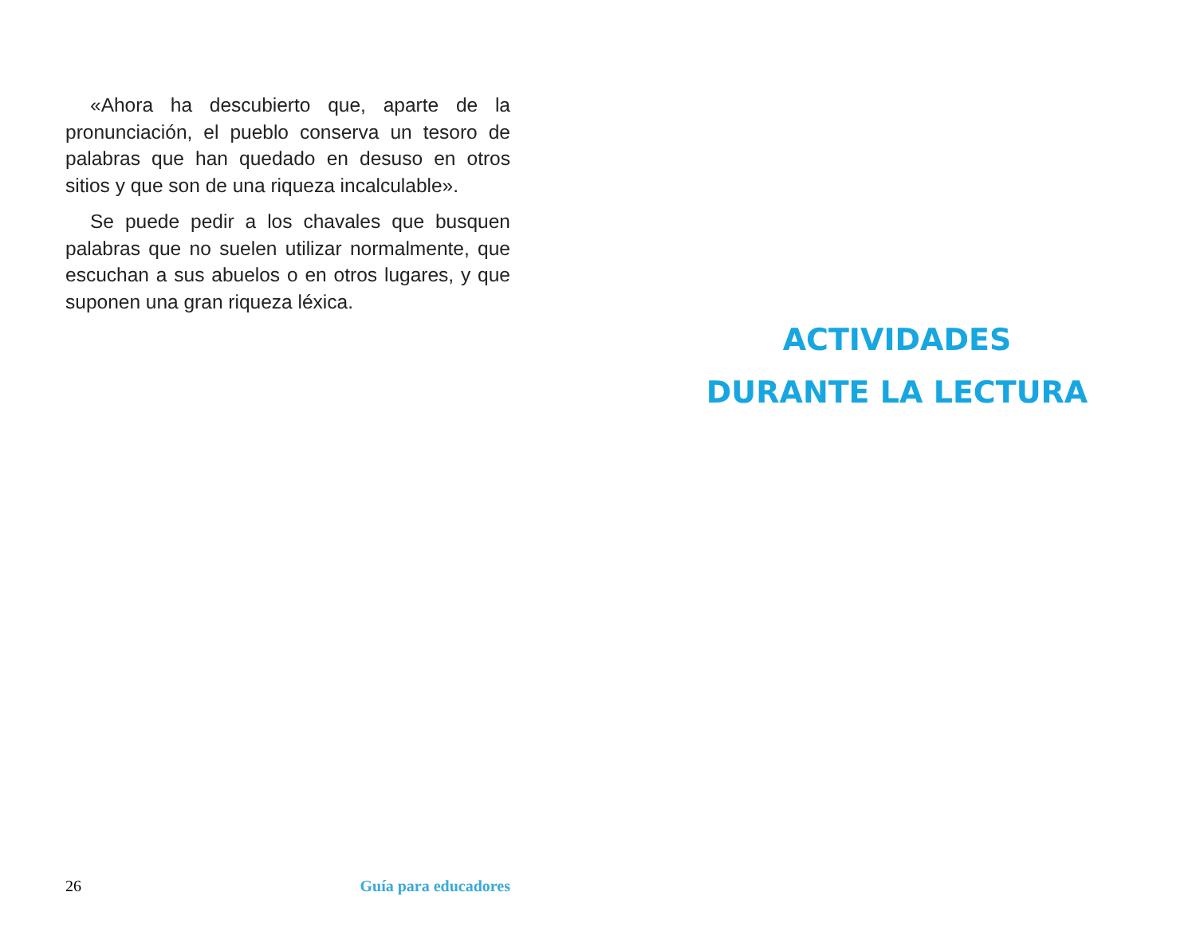«Ahora ha descubierto que, aparte de la pronunciación, el pueblo conserva un tesoro de palabras que han quedado en desuso en otros sitios y que son de una riqueza incalculable».
Se puede pedir a los chavales que busquen palabras que no suelen utilizar normalmente, que escuchan a sus abuelos o en otros lugares, y que suponen una gran riqueza léxica.
26 Guía para educadores
ACTIVIDADES
DURANTE LA LECTURA